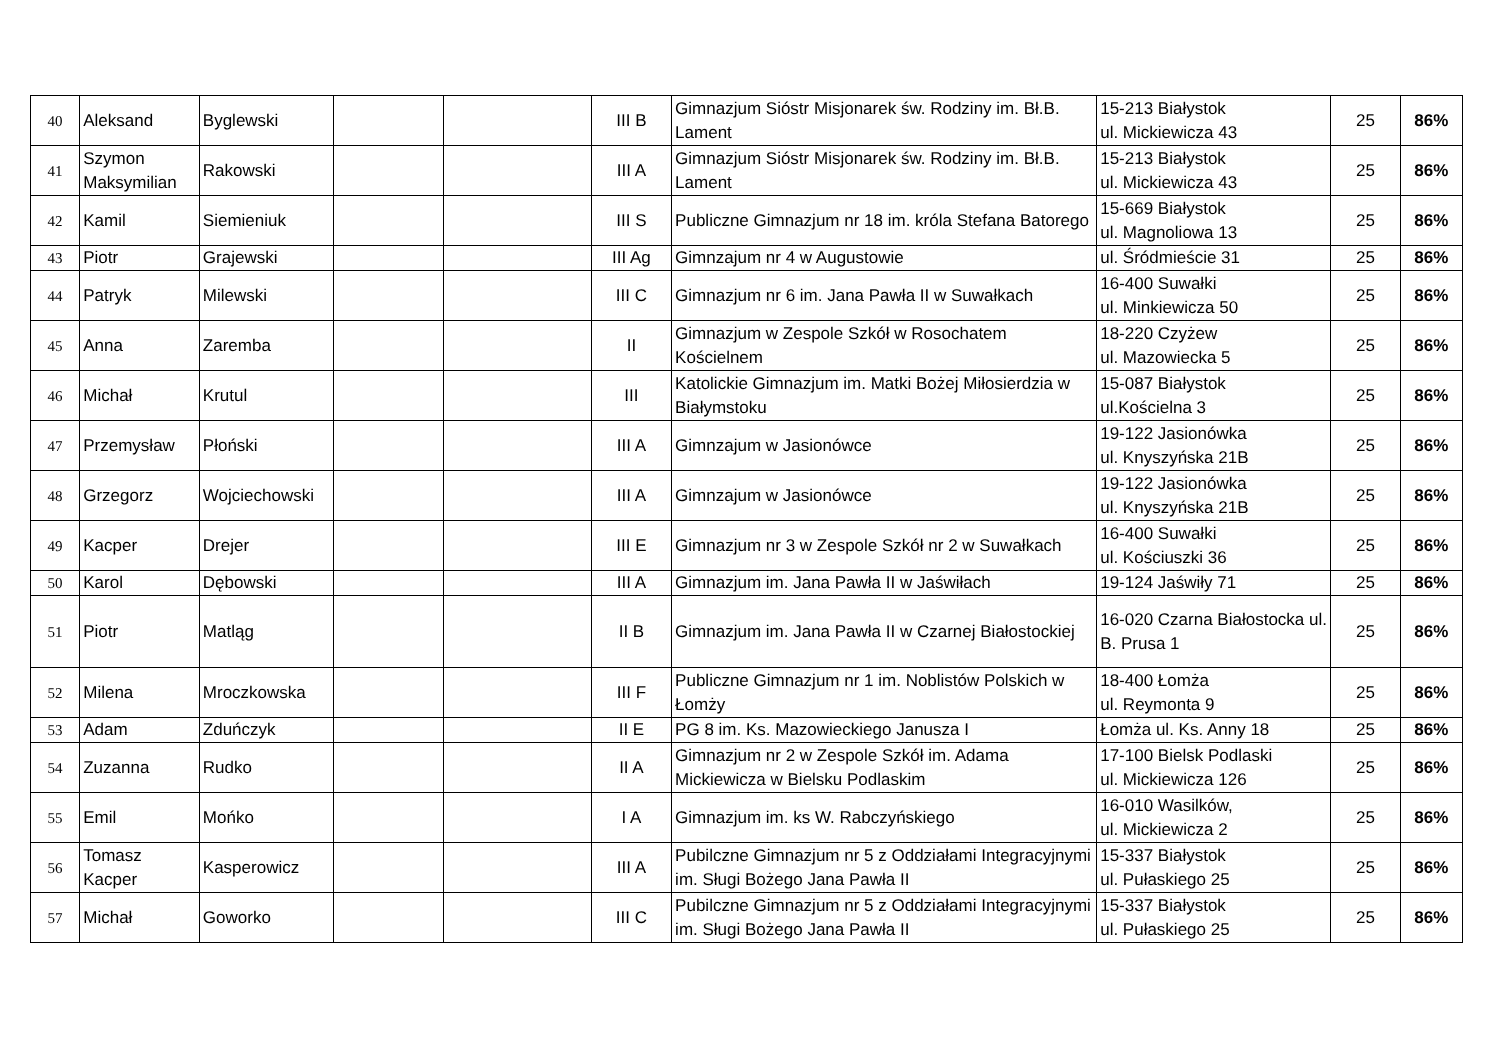| 40 | Aleksand | Byglewski | | | III B | Gimnazjum Sióstr Misjonarek św. Rodziny im. Bł.B. Lament | 15-213 Białystok ul. Mickiewicza 43 | 25 | 86% |
| 41 | Szymon Maksymilian | Rakowski | | | III A | Gimnazjum Sióstr Misjonarek św. Rodziny im. Bł.B. Lament | 15-213 Białystok ul. Mickiewicza 43 | 25 | 86% |
| 42 | Kamil | Siemieniuk | | | III S | Publiczne Gimnazjum nr 18 im. króla Stefana Batorego | 15-669 Białystok ul. Magnoliowa 13 | 25 | 86% |
| 43 | Piotr | Grajewski | | | III Ag | Gimnzajum nr 4 w Augustowie | ul. Śródmieście 31 | 25 | 86% |
| 44 | Patryk | Milewski | | | III C | Gimnazjum nr 6 im. Jana Pawła II w Suwałkach | 16-400 Suwałki ul. Minkiewicza 50 | 25 | 86% |
| 45 | Anna | Zaremba | | | II | Gimnazjum w Zespole Szkół w Rosochatem Kościelnem | 18-220 Czyżew ul. Mazowiecka 5 | 25 | 86% |
| 46 | Michał | Krutul | | | III | Katolickie Gimnazjum im. Matki Bożej Miłosierdzia w Białymstoku | 15-087 Białystok ul.Kościelna 3 | 25 | 86% |
| 47 | Przemysław | Płoński | | | III A | Gimnzajum w Jasionówce | 19-122 Jasionówka ul. Knyszyńska 21B | 25 | 86% |
| 48 | Grzegorz | Wojciechowski | | | III A | Gimnzajum w Jasionówce | 19-122 Jasionówka ul. Knyszyńska 21B | 25 | 86% |
| 49 | Kacper | Drejer | | | III E | Gimnazjum nr 3 w Zespole Szkół nr 2 w Suwałkach | 16-400 Suwałki ul. Kościuszki 36 | 25 | 86% |
| 50 | Karol | Dębowski | | | III A | Gimnazjum im. Jana Pawła II w Jaświłach | 19-124 Jaświły 71 | 25 | 86% |
| 51 | Piotr | Matląg | | | II B | Gimnazjum im. Jana Pawła II w Czarnej Białostockiej | 16-020 Czarna Białostocka ul. B. Prusa 1 | 25 | 86% |
| 52 | Milena | Mroczkowska | | | III F | Publiczne Gimnazjum nr 1 im. Noblistów Polskich w Łomży | 18-400 Łomża ul. Reymonta 9 | 25 | 86% |
| 53 | Adam | Zduńczyk | | | II E | PG 8 im. Ks. Mazowieckiego Janusza I | Łomża ul. Ks. Anny 18 | 25 | 86% |
| 54 | Zuzanna | Rudko | | | II A | Gimnazjum nr 2 w Zespole Szkół im. Adama Mickiewicza w Bielsku Podlaskim | 17-100 Bielsk Podlaski ul. Mickiewicza 126 | 25 | 86% |
| 55 | Emil | Mońko | | | I A | Gimnazjum im. ks W. Rabczyńskiego | 16-010 Wasilków, ul. Mickiewicza 2 | 25 | 86% |
| 56 | Tomasz Kacper | Kasperowicz | | | III A | Pubilczne Gimnazjum nr 5 z Oddziałami Integracyjnymi im. Sługi Bożego Jana Pawła II | 15-337 Białystok ul. Pułaskiego 25 | 25 | 86% |
| 57 | Michał | Goworko | | | III C | Pubilczne Gimnazjum nr 5 z Oddziałami Integracyjnymi im. Sługi Bożego Jana Pawła II | 15-337 Białystok ul. Pułaskiego 25 | 25 | 86% |